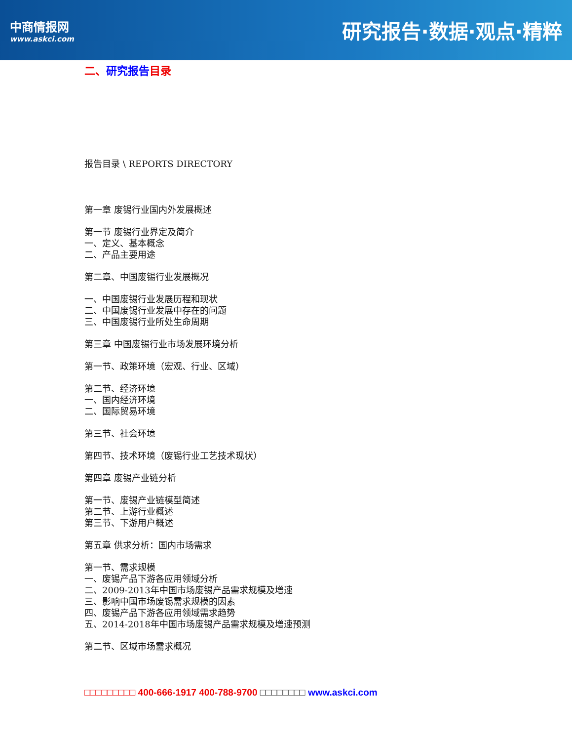中商情报网
www.askci.com
研究报告·数据·观点·精粹
二、研究报告目录
报告目录 \ REPORTS DIRECTORY
第一章 废锡行业国内外发展概述
第一节 废锡行业界定及简介
一、定义、基本概念
二、产品主要用途
第二章、中国废锡行业发展概况
一、中国废锡行业发展历程和现状
二、中国废锡行业发展中存在的问题
三、中国废锡行业所处生命周期
第三章 中国废锡行业市场发展环境分析
第一节、政策环境（宏观、行业、区域）
第二节、经济环境
一、国内经济环境
二、国际贸易环境
第三节、社会环境
第四节、技术环境（废锡行业工艺技术现状）
第四章 废锡产业链分析
第一节、废锡产业链模型简述
第二节、上游行业概述
第三节、下游用户概述
第五章 供求分析：国内市场需求
第一节、需求规模
一、废锡产品下游各应用领域分析
二、2009-2013年中国市场废锡产品需求规模及增速
三、影响中国市场废锡需求规模的因素
四、废锡产品下游各应用领域需求趋势
五、2014-2018年中国市场废锡产品需求规模及增速预测
第二节、区域市场需求概况
□□□□□□□□□ 400-666-1917 400-788-9700 □□□□□□□□ www.askci.com